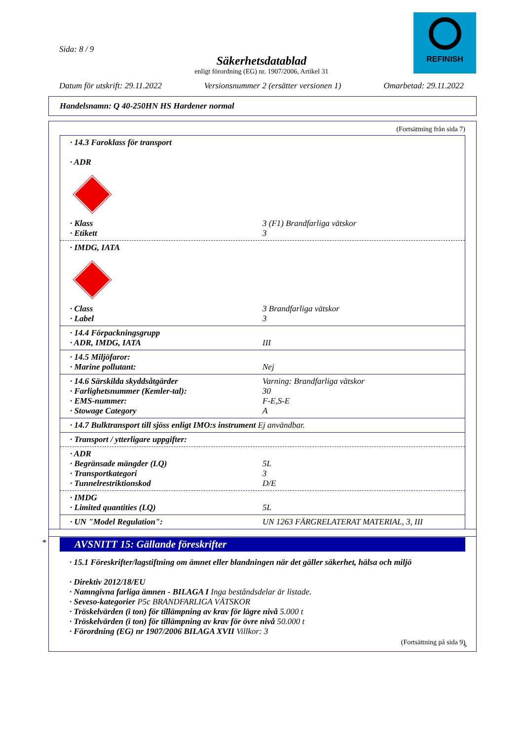REFINISH
Sida: 8 / 9
Säkerhetsdatablad
enligt förordning (EG) nr. 1907/2006, Artikel 31
Datum för utskrift: 29.11.2022 Versionsnummer 2 (ersätter versionen 1) Omarbetad: 29.11.2022
Handelsnamn: Q 40-250HN HS Hardener normal
(Fortsättning från sida 7)
· 14.3 Faroklass för transport
· ADR
· Klass 3 (F1) Brandfarliga vätskor
· Etikett 3
· IMDG, IATA
· Class 3 Brandfarliga vätskor
· Label 3
· 14.4 Förpackningsgrupp
· ADR, IMDG, IATA III
· 14.5 Miljöfaror:
· Marine pollutant: Nej
· 14.6 Särskilda skyddsåtgärder Varning: Brandfarliga vätskor
· Farlighetsnummer (Kemler-tal): 30
· EMS-nummer: F-E,S-E
· Stowage Category A
· 14.7 Bulktransport till sjöss enligt IMO:s instrument Ej användbar.
· Transport / ytterligare uppgifter:
· ADR
· Begränsade mängder (LQ) 5L
· Transportkategori 3
· Tunnelrestriktionskod D/E
· IMDG
· Limited quantities (LQ) 5L
· UN "Model Regulation": UN 1263 FÄRGRELATERAT MATERIAL, 3, III
*
AVSNITT 15: Gällande föreskrifter
· 15.1 Föreskrifter/lagstiftning om ämnet eller blandningen när det gäller säkerhet, hälsa och miljö
· Direktiv 2012/18/EU
· Namngivna farliga ämnen - BILAGA I Inga beståndsdelar är listade.
· Seveso-kategorier P5c BRANDFARLIGA VÄTSKOR
· Tröskelvärden (i ton) för tillämpning av krav för lägre nivå 5.000 t
· Tröskelvärden (i ton) för tillämpning av krav för övre nivå 50.000 t
· Förordning (EG) nr 1907/2006 BILAGA XVII Villkor: 3
(Fortsättning på sida 9)
S